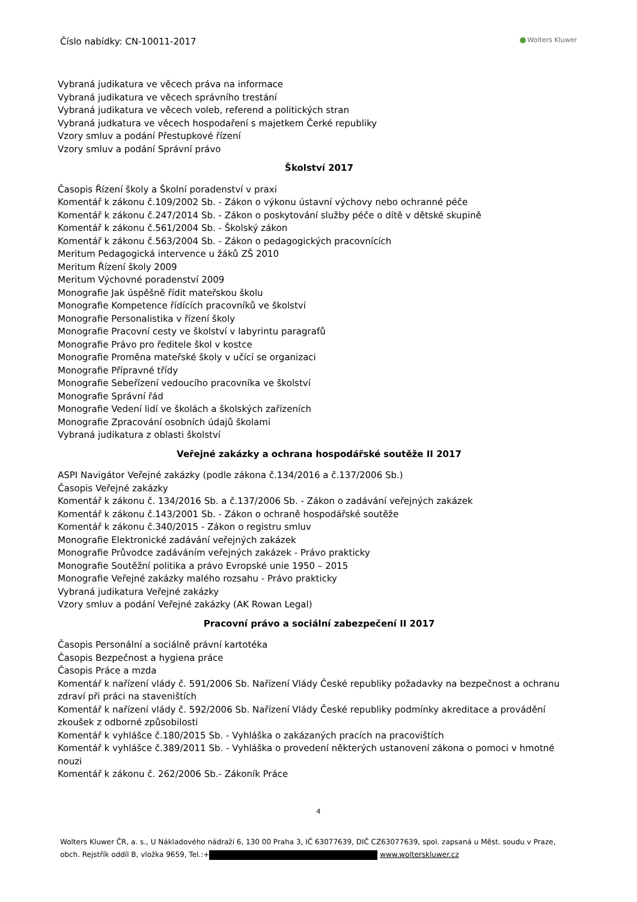Číslo nabídky: CN-10011-2017
Wolters Kluwer
Vybraná judikatura ve věcech práva na informace
Vybraná judikatura ve věcech správního trestání
Vybraná judikatura ve věcech voleb, referend a politických stran
Vybraná judkatura ve věcech hospodaření s majetkem Čerké republiky
Vzory smluv a podání Přestupkové řízení
Vzory smluv a podání Správní právo
Školství 2017
Časopis Řízení školy a Školní poradenství v praxi
Komentář k zákonu č.109/2002 Sb. - Zákon o výkonu ústavní výchovy nebo ochranné péče
Komentář k zákonu č.247/2014 Sb. - Zákon o poskytování služby péče o dítě v dětské skupině
Komentář k zákonu č.561/2004 Sb. - Školský zákon
Komentář k zákonu č.563/2004 Sb. - Zákon o pedagogických pracovnících
Meritum Pedagogická intervence u žáků ZŠ 2010
Meritum Řízení školy 2009
Meritum Výchovné poradenství 2009
Monografie Jak úspěšně řídit mateřskou školu
Monografie Kompetence řídících pracovníků ve školství
Monografie Personalistika v řízení školy
Monografie Pracovní cesty ve školství v labyrintu paragrafů
Monografie Právo pro ředitele škol v kostce
Monografie Proměna mateřské školy v učící se organizaci
Monografie Přípravné třídy
Monografie Sebeřízení vedoucího pracovníka ve školství
Monografie Správní řád
Monografie Vedení lidí ve školách a školských zařízeních
Monografie Zpracování osobních údajů školami
Vybraná judikatura z oblasti školství
Veřejné zakázky a ochrana hospodářské soutěže II 2017
ASPI Navigátor Veřejné zakázky (podle zákona č.134/2016 a č.137/2006 Sb.)
Časopis Veřejné zakázky
Komentář k zákonu č. 134/2016 Sb. a č.137/2006 Sb. - Zákon o zadávání veřejných zakázek
Komentář k zákonu č.143/2001 Sb. - Zákon o ochraně hospodářské soutěže
Komentář k zákonu č.340/2015 - Zákon o registru smluv
Monografie Elektronické zadávání veřejných zakázek
Monografie Průvodce zadáváním veřejných zakázek - Právo prakticky
Monografie Soutěžní politika a právo Evropské unie 1950 – 2015
Monografie Veřejné zakázky malého rozsahu - Právo prakticky
Vybraná judikatura Veřejné zakázky
Vzory smluv a podání Veřejné zakázky (AK Rowan Legal)
Pracovní právo a sociální zabezpečení II 2017
Časopis Personální a sociálně právní kartotéka
Časopis Bezpečnost a hygiena práce
Časopis Práce a mzda
Komentář k nařízení vlády č. 591/2006 Sb. Nařízení Vlády České republiky požadavky na bezpečnost a ochranu zdraví při práci na staveništích
Komentář k nařízení vlády č. 592/2006 Sb. Nařízení Vlády České republiky podmínky akreditace a provádění zkoušek z odborné způsobilosti
Komentář k vyhlášce č.180/2015 Sb. - Vyhláška o zakázaných pracích na pracovištích
Komentář k vyhlášce č.389/2011 Sb. - Vyhláška o provedení některých ustanovení zákona o pomoci v hmotné nouzi
Komentář k zákonu č. 262/2006 Sb.- Zákoník Práce
4
Wolters Kluwer ČR, a. s., U Nákladového nádraží 6, 130 00 Praha 3, IČ 63077639, DIČ CZ63077639, spol. zapsaná u Měst. soudu v Praze, obch. Rejstřík oddíl B, vložka 9659, Tel.:+ www.wolterskluwer.cz